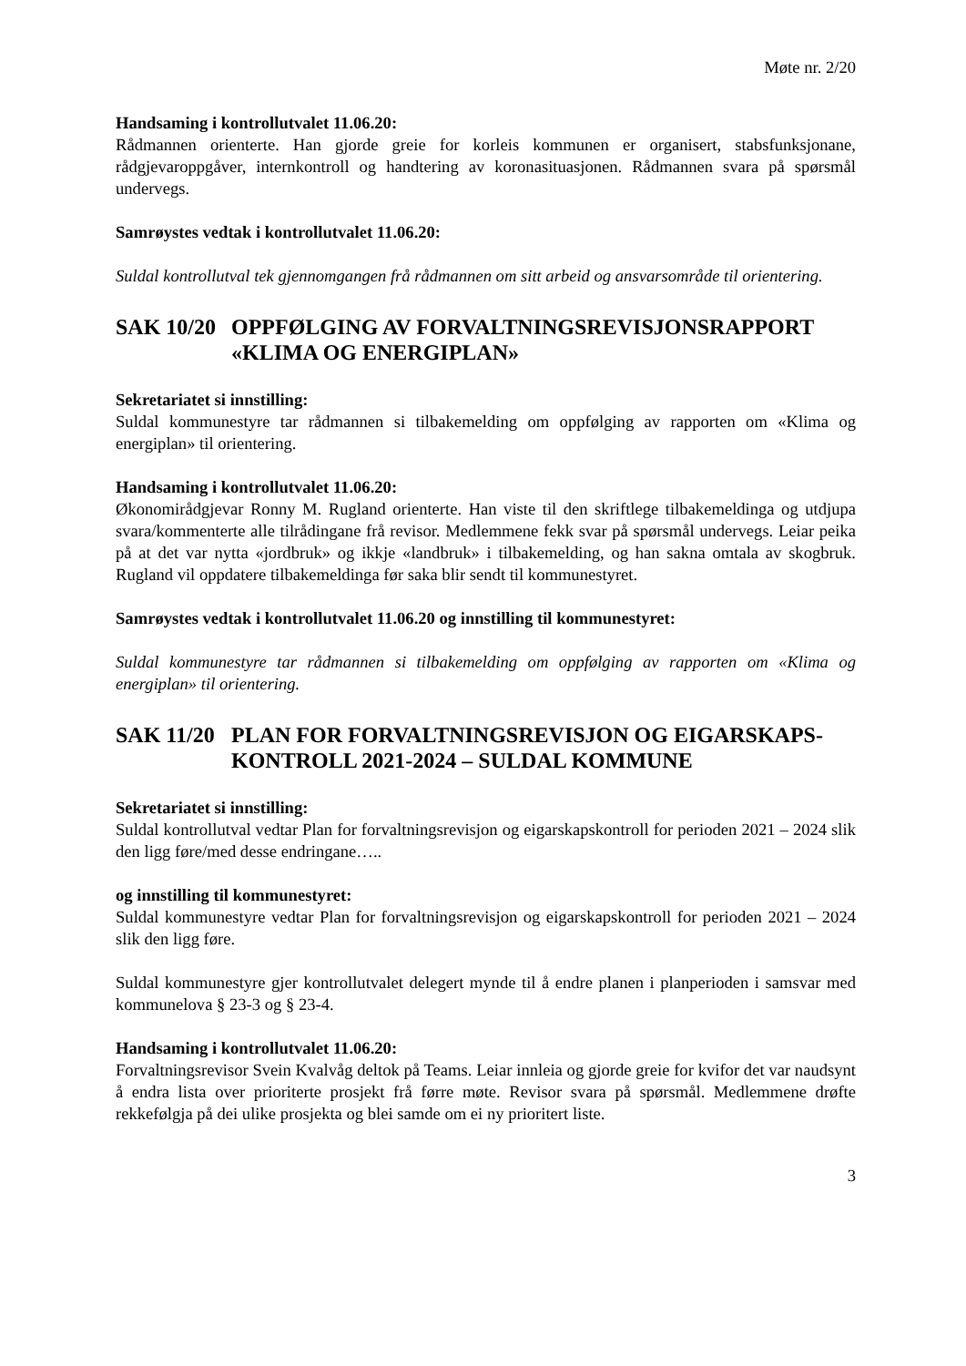Møte nr. 2/20
Handsaming i kontrollutvalet 11.06.20:
Rådmannen orienterte. Han gjorde greie for korleis kommunen er organisert, stabsfunksjonane, rådgjevaroppgåver, internkontroll og handtering av koronasituasjonen. Rådmannen svara på spørsmål undervegs.
Samrøystes vedtak i kontrollutvalet 11.06.20:
Suldal kontrollutval tek gjennomgangen frå rådmannen om sitt arbeid og ansvarsområde til orientering.
SAK 10/20 OPPFØLGING AV FORVALTNINGSREVISJONSRAPPORT «KLIMA OG ENERGIPLAN»
Sekretariatet si innstilling:
Suldal kommunestyre tar rådmannen si tilbakemelding om oppfølging av rapporten om «Klima og energiplan» til orientering.
Handsaming i kontrollutvalet 11.06.20:
Økonomirådgjevar Ronny M. Rugland orienterte. Han viste til den skriftlege tilbakemeldinga og utdjupa svara/kommenterte alle tilrådingane frå revisor. Medlemmene fekk svar på spørsmål undervegs. Leiar peika på at det var nytta «jordbruk» og ikkje «landbruk» i tilbakemelding, og han sakna omtala av skogbruk. Rugland vil oppdatere tilbakemeldinga før saka blir sendt til kommunestyret.
Samrøystes vedtak i kontrollutvalet 11.06.20 og innstilling til kommunestyret:
Suldal kommunestyre tar rådmannen si tilbakemelding om oppfølging av rapporten om «Klima og energiplan» til orientering.
SAK 11/20 PLAN FOR FORVALTNINGSREVISJON OG EIGARSKAPS-KONTROLL 2021-2024 – SULDAL KOMMUNE
Sekretariatet si innstilling:
Suldal kontrollutval vedtar Plan for forvaltningsrevisjon og eigarskapskontroll for perioden 2021 – 2024 slik den ligg føre/med desse endringane…..
og innstilling til kommunestyret:
Suldal kommunestyre vedtar Plan for forvaltningsrevisjon og eigarskapskontroll for perioden 2021 – 2024 slik den ligg føre.
Suldal kommunestyre gjer kontrollutvalet delegert mynde til å endre planen i planperioden i samsvar med kommunelova § 23-3 og § 23-4.
Handsaming i kontrollutvalet 11.06.20:
Forvaltningsrevisor Svein Kvalvåg deltok på Teams. Leiar innleia og gjorde greie for kvifor det var naudsynt å endra lista over prioriterte prosjekt frå førre møte. Revisor svara på spørsmål. Medlemmene drøfte rekkefølgja på dei ulike prosjekta og blei samde om ei ny prioritert liste.
3